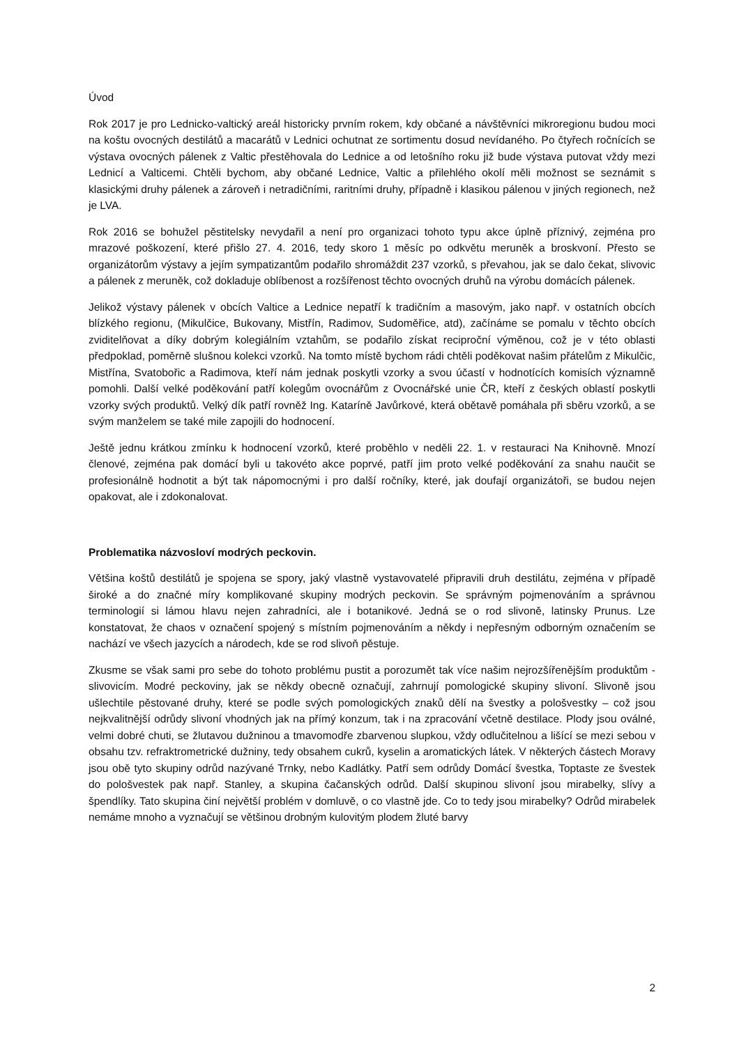Úvod
Rok 2017 je pro Lednicko-valtický areál historicky prvním rokem, kdy občané a návštěvníci mikroregionu budou moci na koštu ovocných destilátů a macarátů v Lednici ochutnat ze sortimentu dosud nevídaného. Po čtyřech ročnících se výstava ovocných pálenek z Valtic přestěhovala do Lednice a od letošního roku již bude výstava putovat vždy mezi Lednicí a Valticemi. Chtěli bychom, aby občané Lednice, Valtic a přilehlého okolí měli možnost se seznámit s klasickými druhy pálenek a zároveň i netradičními, raritními druhy, případně i klasikou pálenou v jiných regionech, než je LVA.
Rok 2016 se bohužel pěstitelsky nevydařil a není pro organizaci tohoto typu akce úplně příznivý, zejména pro mrazové poškození, které přišlo 27. 4. 2016, tedy skoro 1 měsíc po odkvětu meruněk a broskvoní. Přesto se organizátorům výstavy a jejím sympatizantům podařilo shromáždit 237 vzorků, s převahou, jak se dalo čekat, slivovic a pálenek z meruněk, což dokladuje oblíbenost a rozšířenost těchto ovocných druhů na výrobu domácích pálenek.
Jelikož výstavy pálenek v obcích Valtice a Lednice nepatří k tradičním a masovým, jako např. v ostatních obcích blízkého regionu, (Mikulčice, Bukovany, Mistřín, Radimov, Sudoměřice, atd), začínáme se pomalu v těchto obcích zviditelňovat a díky dobrým kolegiálním vztahům, se podařilo získat reciproční výměnou, což je v této oblasti předpoklad, poměrně slušnou kolekci vzorků. Na tomto místě bychom rádi chtěli poděkovat našim přátelům z Mikulčic, Mistřína, Svatobořic a Radimova, kteří nám jednak poskytli vzorky a svou účastí v hodnotících komisích významně pomohli. Další velké poděkování patří kolegům ovocnářům z Ovocnářské unie ČR, kteří z českých oblastí poskytli vzorky svých produktů. Velký dík patří rovněž Ing. Kataríně Javůrkové, která obětavě pomáhala při sběru vzorků, a se svým manželem se také mile zapojili do hodnocení.
Ještě jednu krátkou zmínku k hodnocení vzorků, které proběhlo v neděli 22. 1. v restauraci Na Knihovně. Mnozí členové, zejména pak domácí byli u takovéto akce poprvé, patří jim proto velké poděkování za snahu naučit se profesionálně hodnotit a být tak nápomocnými i pro další ročníky, které, jak doufají organizátoři, se budou nejen opakovat, ale i zdokonalovat.
Problematika názvosloví modrých peckovin.
Většina koštů destilátů je spojena se spory, jaký vlastně vystavovatelé připravili druh destilátu, zejména v případě široké a do značné míry komplikované skupiny modrých peckovin. Se správným pojmenováním a správnou terminologií si lámou hlavu nejen zahradníci, ale i botanikové. Jedná se o rod slivoně, latinsky Prunus. Lze konstatovat, že chaos v označení spojený s místním pojmenováním a někdy i nepřesným odborným označením se nachází ve všech jazycích a národech, kde se rod slivoň pěstuje.
Zkusme se však sami pro sebe do tohoto problému pustit a porozumět tak více našim nejrozšířenějším produktům - slivovicím. Modré peckoviny, jak se někdy obecně označují, zahrnují pomologické skupiny slivoní. Slivoně jsou ušlechtile pěstované druhy, které se podle svých pomologických znaků dělí na švestky a pološvestky – což jsou nejkvalitnější odrůdy slivoní vhodných jak na přímý konzum, tak i na zpracování včetně destilace. Plody jsou oválné, velmi dobré chuti, se žlutavou dužninou a tmavomodře zbarvenou slupkou, vždy odlučitelnou a lišící se mezi sebou v obsahu tzv. refraktrometrické dužniny, tedy obsahem cukrů, kyselin a aromatických látek. V některých částech Moravy jsou obě tyto skupiny odrůd nazývané Trnky, nebo Kadlátky. Patří sem odrůdy Domácí švestka, Toptaste ze švestek do pološvestek pak např. Stanley, a skupina čačanských odrůd. Další skupinou slivoní jsou mirabelky, slívy a špendlíky. Tato skupina činí největší problém v domluvě, o co vlastně jde. Co to tedy jsou mirabelky? Odrůd mirabelek nemáme mnoho a vyznačují se většinou drobným kulovitým plodem žluté barvy
2